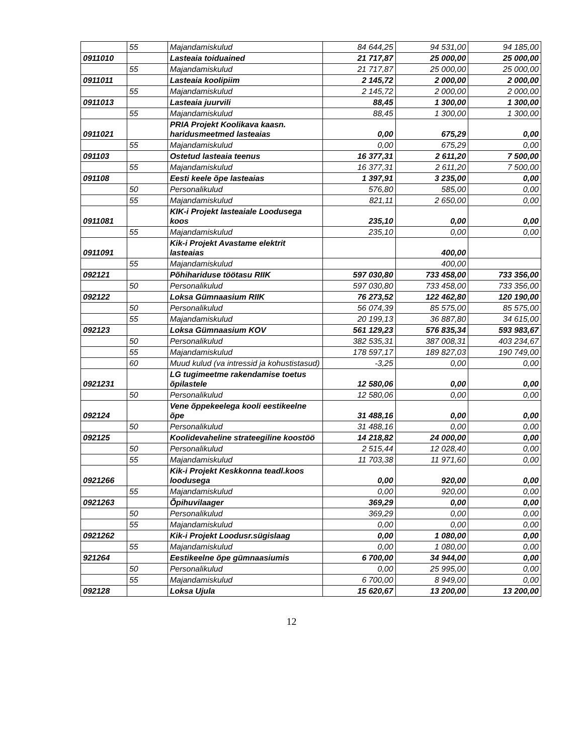| | 55 | Majandamiskulud | 84 644,25 | 94 531,00 | 94 185,00 |
| 0911010 | | Lasteaia toiduained | 21 717,87 | 25 000,00 | 25 000,00 |
| | 55 | Majandamiskulud | 21 717,87 | 25 000,00 | 25 000,00 |
| 0911011 | | Lasteaia koolipiim | 2 145,72 | 2 000,00 | 2 000,00 |
| | 55 | Majandamiskulud | 2 145,72 | 2 000,00 | 2 000,00 |
| 0911013 | | Lasteaia juurvili | 88,45 | 1 300,00 | 1 300,00 |
| | 55 | Majandamiskulud | 88,45 | 1 300,00 | 1 300,00 |
| 0911021 | | PRIA Projekt Koolikava kaasn. haridusmeetmed lasteaias | 0,00 | 675,29 | 0,00 |
| | 55 | Majandamiskulud | 0,00 | 675,29 | 0,00 |
| 091103 | | Ostetud lasteaia teenus | 16 377,31 | 2 611,20 | 7 500,00 |
| | 55 | Majandamiskulud | 16 377,31 | 2 611,20 | 7 500,00 |
| 091108 | | Eesti keele õpe lasteaias | 1 397,91 | 3 235,00 | 0,00 |
| | 50 | Personalikulud | 576,80 | 585,00 | 0,00 |
| | 55 | Majandamiskulud | 821,11 | 2 650,00 | 0,00 |
| 0911081 | | KIK-i Projekt lasteaiale Loodusega koos | 235,10 | 0,00 | 0,00 |
| | 55 | Majandamiskulud | 235,10 | 0,00 | 0,00 |
| 0911091 | | Kik-i Projekt Avastame elektrit lasteaias | | 400,00 | |
| | 55 | Majandamiskulud | | 400,00 | |
| 092121 | | Põhihariduse töötasu RIIK | 597 030,80 | 733 458,00 | 733 356,00 |
| | 50 | Personalikulud | 597 030,80 | 733 458,00 | 733 356,00 |
| 092122 | | Loksa Gümnaasium RIIK | 76 273,52 | 122 462,80 | 120 190,00 |
| | 50 | Personalikulud | 56 074,39 | 85 575,00 | 85 575,00 |
| | 55 | Majandamiskulud | 20 199,13 | 36 887,80 | 34 615,00 |
| 092123 | | Loksa Gümnaasium KOV | 561 129,23 | 576 835,34 | 593 983,67 |
| | 50 | Personalikulud | 382 535,31 | 387 008,31 | 403 234,67 |
| | 55 | Majandamiskulud | 178 597,17 | 189 827,03 | 190 749,00 |
| | 60 | Muud kulud (va intressid ja kohustistasud) | -3,25 | 0,00 | 0,00 |
| 0921231 | | LG tugimeetme rakendamise toetus õpilastele | 12 580,06 | 0,00 | 0,00 |
| | 50 | Personalikulud | 12 580,06 | 0,00 | 0,00 |
| 092124 | | Vene õppekeelega kooli eestikeelne õpe | 31 488,16 | 0,00 | 0,00 |
| | 50 | Personalikulud | 31 488,16 | 0,00 | 0,00 |
| 092125 | | Koolidevaheline strateegiline koostöö | 14 218,82 | 24 000,00 | 0,00 |
| | 50 | Personalikulud | 2 515,44 | 12 028,40 | 0,00 |
| | 55 | Majandamiskulud | 11 703,38 | 11 971,60 | 0,00 |
| 0921266 | | Kik-i Projekt Keskkonna teadl.koos loodusega | 0,00 | 920,00 | 0,00 |
| | 55 | Majandamiskulud | 0,00 | 920,00 | 0,00 |
| 0921263 | | Õpihuvilaager | 369,29 | 0,00 | 0,00 |
| | 50 | Personalikulud | 369,29 | 0,00 | 0,00 |
| | 55 | Majandamiskulud | 0,00 | 0,00 | 0,00 |
| 0921262 | | Kik-i Projekt Loodusr.sügislaag | 0,00 | 1 080,00 | 0,00 |
| | 55 | Majandamiskulud | 0,00 | 1 080,00 | 0,00 |
| 921264 | | Eestikeelne õpe gümnaasiumis | 6 700,00 | 34 944,00 | 0,00 |
| | 50 | Personalikulud | 0,00 | 25 995,00 | 0,00 |
| | 55 | Majandamiskulud | 6 700,00 | 8 949,00 | 0,00 |
| 092128 | | Loksa Ujula | 15 620,67 | 13 200,00 | 13 200,00 |
12